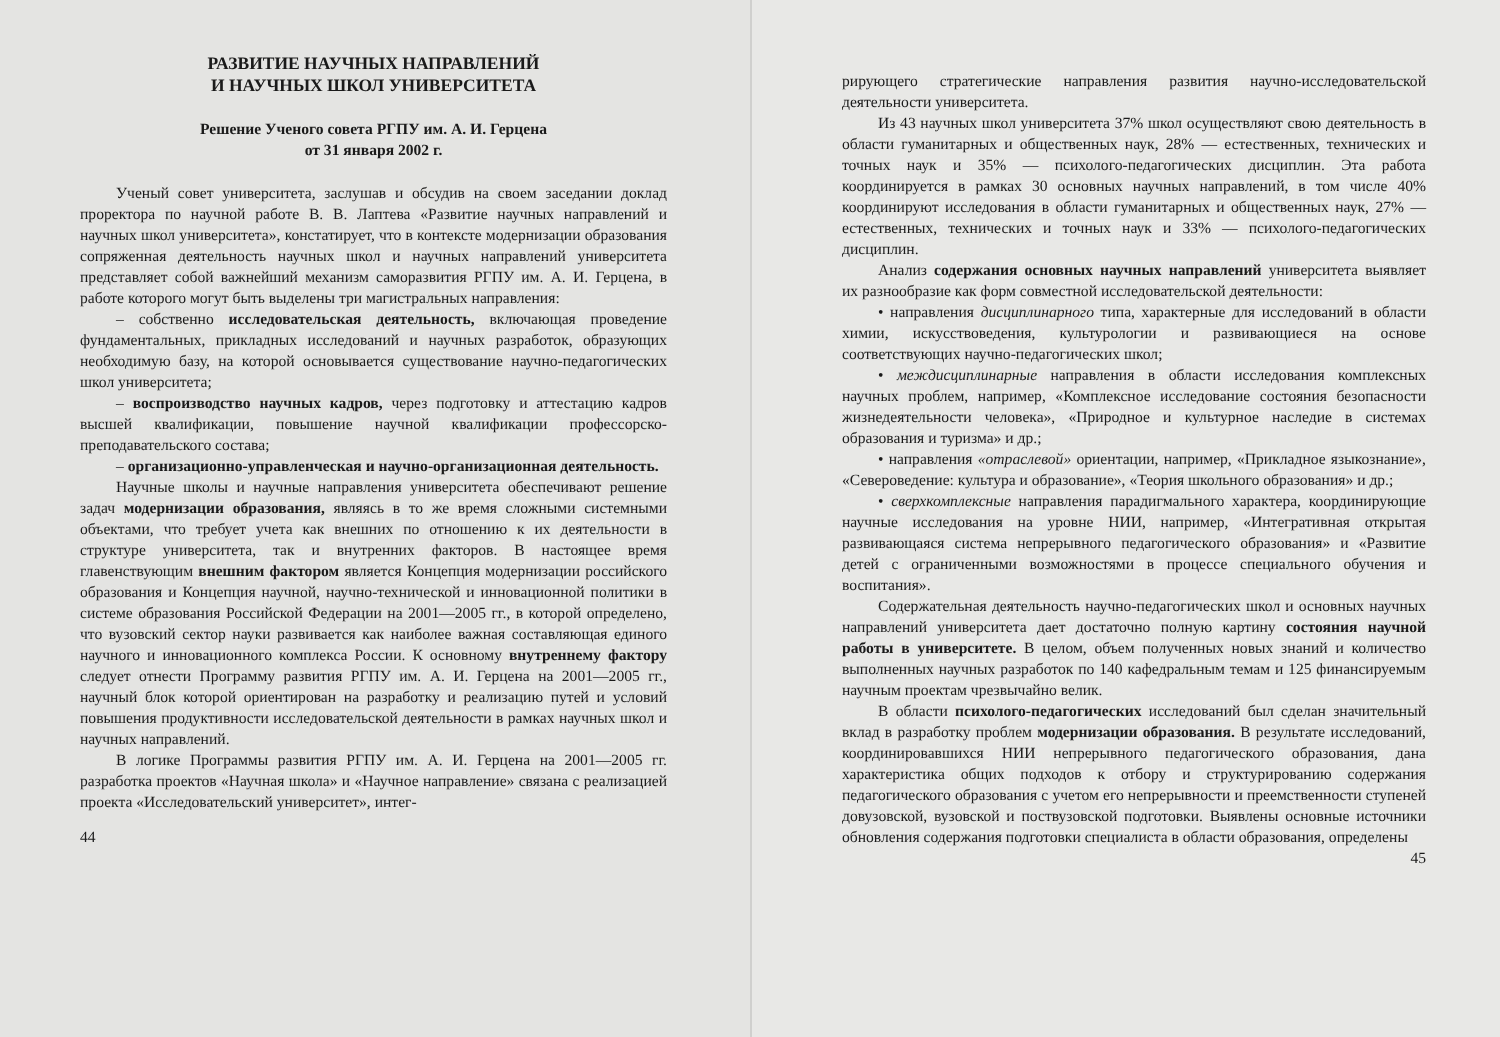РАЗВИТИЕ НАУЧНЫХ НАПРАВЛЕНИЙ
И НАУЧНЫХ ШКОЛ УНИВЕРСИТЕТА
Решение Ученого совета РГПУ им. А. И. Герцена
от 31 января 2002 г.
Ученый совет университета, заслушав и обсудив на своем заседании доклад проректора по научной работе В. В. Лаптева «Развитие научных направлений и научных школ университета», констатирует, что в контексте модернизации образования сопряженная деятельность научных школ и научных направлений университета представляет собой важнейший механизм саморазвития РГПУ им. А. И. Герцена, в работе которого могут быть выделены три магистральных направления:
– собственно исследовательская деятельность, включающая проведение фундаментальных, прикладных исследований и научных разработок, образующих необходимую базу, на которой основывается существование научно-педагогических школ университета;
– воспроизводство научных кадров, через подготовку и аттестацию кадров высшей квалификации, повышение научной квалификации профессорско-преподавательского состава;
– организационно-управленческая и научно-организационная деятельность.
Научные школы и научные направления университета обеспечивают решение задач модернизации образования, являясь в то же время сложными системными объектами, что требует учета как внешних по отношению к их деятельности в структуре университета, так и внутренних факторов. В настоящее время главенствующим внешним фактором является Концепция модернизации российского образования и Концепция научной, научно-технической и инновационной политики в системе образования Российской Федерации на 2001—2005 гг., в которой определено, что вузовский сектор науки развивается как наиболее важная составляющая единого научного и инновационного комплекса России. К основному внутреннему фактору следует отнести Программу развития РГПУ им. А. И. Герцена на 2001—2005 гг., научный блок которой ориентирован на разработку и реализацию путей и условий повышения продуктивности исследовательской деятельности в рамках научных школ и научных направлений.
В логике Программы развития РГПУ им. А. И. Герцена на 2001—2005 гг. разработка проектов «Научная школа» и «Научное направление» связана с реализацией проекта «Исследовательский университет», интег-
44
рирующего стратегические направления развития научно-исследовательской деятельности университета.
Из 43 научных школ университета 37% школ осуществляют свою деятельность в области гуманитарных и общественных наук, 28% — естественных, технических и точных наук и 35% — психолого-педагогических дисциплин. Эта работа координируется в рамках 30 основных научных направлений, в том числе 40% координируют исследования в области гуманитарных и общественных наук, 27% — естественных, технических и точных наук и 33% — психолого-педагогических дисциплин.
Анализ содержания основных научных направлений университета выявляет их разнообразие как форм совместной исследовательской деятельности:
• направления дисциплинарного типа, характерные для исследований в области химии, искусствоведения, культурологии и развивающиеся на основе соответствующих научно-педагогических школ;
• междисциплинарные направления в области исследования комплексных научных проблем, например, «Комплексное исследование состояния безопасности жизнедеятельности человека», «Природное и культурное наследие в системах образования и туризма» и др.;
• направления «отраслевой» ориентации, например, «Прикладное языкознание», «Североведение: культура и образование», «Теория школьного образования» и др.;
• сверхкомплексные направления парадигмального характера, координирующие научные исследования на уровне НИИ, например, «Интегративная открытая развивающаяся система непрерывного педагогического образования» и «Развитие детей с ограниченными возможностями в процессе специального обучения и воспитания».
Содержательная деятельность научно-педагогических школ и основных научных направлений университета дает достаточно полную картину состояния научной работы в университете. В целом, объем полученных новых знаний и количество выполненных научных разработок по 140 кафедральным темам и 125 финансируемым научным проектам чрезвычайно велик.
В области психолого-педагогических исследований был сделан значительный вклад в разработку проблем модернизации образования. В результате исследований, координировавшихся НИИ непрерывного педагогического образования, дана характеристика общих подходов к отбору и структурированию содержания педагогического образования с учетом его непрерывности и преемственности ступеней довузовской, вузовской и поствузовской подготовки. Выявлены основные источники обновления содержания подготовки специалиста в области образования, определены
45